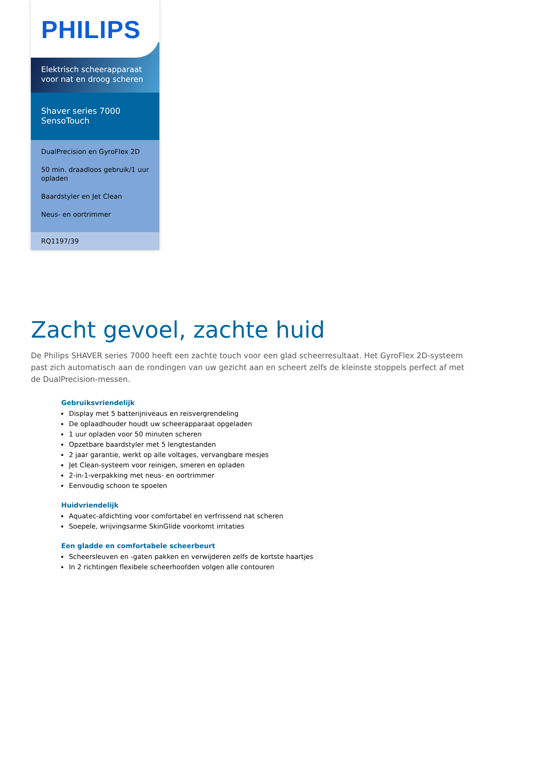PHILIPS
Elektrisch scheerapparaat voor nat en droog scheren
Shaver series 7000
SensoTouch
DualPrecision en GyroFlex 2D
50 min. draadloos gebruik/1 uur opladen
Baardstyler en Jet Clean
Neus- en oortrimmer
RQ1197/39
Zacht gevoel, zachte huid
De Philips SHAVER series 7000 heeft een zachte touch voor een glad scheerresultaat. Het GyroFlex 2D-systeem past zich automatisch aan de rondingen van uw gezicht aan en scheert zelfs de kleinste stoppels perfect af met de DualPrecision-messen.
Gebruiksvriendelijk
Display met 5 batterijniveaus en reisvergrendeling
De oplaadhouder houdt uw scheerapparaat opgeladen
1 uur opladen voor 50 minuten scheren
Opzetbare baardstyler met 5 lengtestanden
2 jaar garantie, werkt op alle voltages, vervangbare mesjes
Jet Clean-systeem voor reinigen, smeren en opladen
2-in-1-verpakking met neus- en oortrimmer
Eenvoudig schoon te spoelen
Huidvriendelijk
Aquatec-afdichting voor comfortabel en verfrissend nat scheren
Soepele, wrijvingsarme SkinGlide voorkomt irritaties
Een gladde en comfortabele scheerbeurt
Scheersleuven en -gaten pakken en verwijderen zelfs de kortste haartjes
In 2 richtingen flexibele scheerhoofden volgen alle contouren